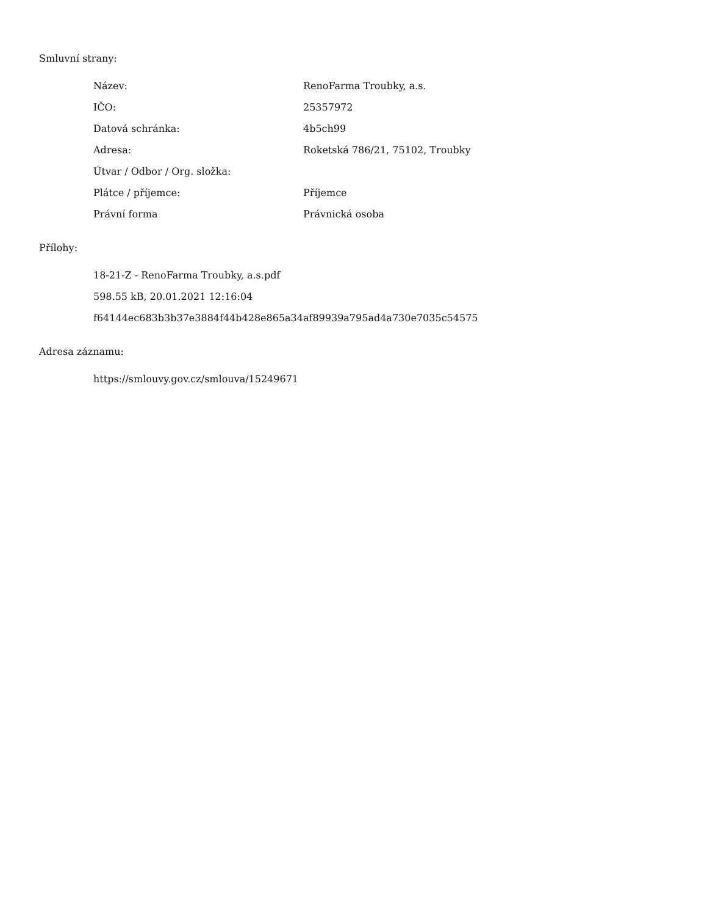Smluvní strany:
| Název: | RenoFarma Troubky, a.s. |
| IČO: | 25357972 |
| Datová schránka: | 4b5ch99 |
| Adresa: | Roketská 786/21, 75102, Troubky |
| Útvar / Odbor / Org. složka: | |
| Plátce / příjemce: | Příjemce |
| Právní forma | Právnická osoba |
Přílohy:
18-21-Z - RenoFarma Troubky, a.s.pdf
598.55 kB, 20.01.2021 12:16:04
f64144ec683b3b37e3884f44b428e865a34af89939a795ad4a730e7035c54575
Adresa záznamu:
https://smlouvy.gov.cz/smlouva/15249671